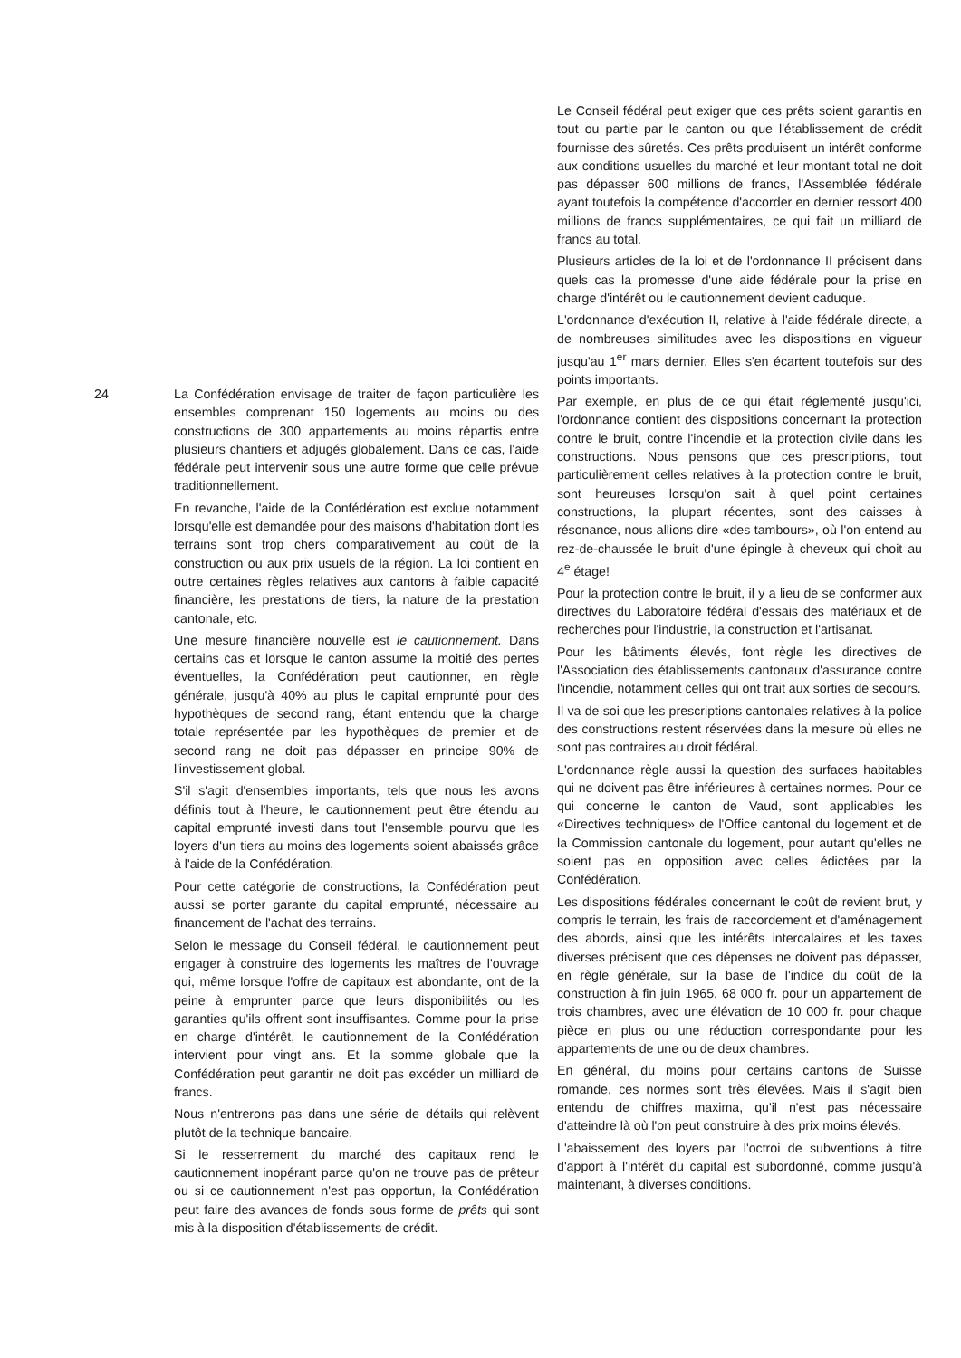24 La Confédération envisage de traiter de façon particulière les ensembles comprenant 150 logements au moins ou des constructions de 300 appartements au moins répartis entre plusieurs chantiers et adjugés globalement. Dans ce cas, l'aide fédérale peut intervenir sous une autre forme que celle prévue traditionnellement.
En revanche, l'aide de la Confédération est exclue notamment lorsqu'elle est demandée pour des maisons d'habitation dont les terrains sont trop chers comparativement au coût de la construction ou aux prix usuels de la région. La loi contient en outre certaines règles relatives aux cantons à faible capacité financière, les prestations de tiers, la nature de la prestation cantonale, etc.
Une mesure financière nouvelle est le cautionnement. Dans certains cas et lorsque le canton assume la moitié des pertes éventuelles, la Confédération peut cautionner, en règle générale, jusqu'à 40% au plus le capital emprunté pour des hypothèques de second rang, étant entendu que la charge totale représentée par les hypothèques de premier et de second rang ne doit pas dépasser en principe 90% de l'investissement global.
S'il s'agit d'ensembles importants, tels que nous les avons définis tout à l'heure, le cautionnement peut être étendu au capital emprunté investi dans tout l'ensemble pourvu que les loyers d'un tiers au moins des logements soient abaissés grâce à l'aide de la Confédération.
Pour cette catégorie de constructions, la Confédération peut aussi se porter garante du capital emprunté, nécessaire au financement de l'achat des terrains.
Selon le message du Conseil fédéral, le cautionnement peut engager à construire des logements les maîtres de l'ouvrage qui, même lorsque l'offre de capitaux est abondante, ont de la peine à emprunter parce que leurs disponibilités ou les garanties qu'ils offrent sont insuffisantes. Comme pour la prise en charge d'intérêt, le cautionnement de la Confédération intervient pour vingt ans. Et la somme globale que la Confédération peut garantir ne doit pas excéder un milliard de francs.
Nous n'entrerons pas dans une série de détails qui relèvent plutôt de la technique bancaire.
Si le resserrement du marché des capitaux rend le cautionnement inopérant parce qu'on ne trouve pas de prêteur ou si ce cautionnement n'est pas opportun, la Confédération peut faire des avances de fonds sous forme de prêts qui sont mis à la disposition d'établissements de crédit.
Le Conseil fédéral peut exiger que ces prêts soient garantis en tout ou partie par le canton ou que l'établissement de crédit fournisse des sûretés. Ces prêts produisent un intérêt conforme aux conditions usuelles du marché et leur montant total ne doit pas dépasser 600 millions de francs, l'Assemblée fédérale ayant toutefois la compétence d'accorder en dernier ressort 400 millions de francs supplémentaires, ce qui fait un milliard de francs au total.
Plusieurs articles de la loi et de l'ordonnance II précisent dans quels cas la promesse d'une aide fédérale pour la prise en charge d'intérêt ou le cautionnement devient caduque.
L'ordonnance d'exécution II, relative à l'aide fédérale directe, a de nombreuses similitudes avec les dispositions en vigueur jusqu'au 1<sup>er</sup> mars dernier. Elles s'en écartent toutefois sur des points importants.
Par exemple, en plus de ce qui était réglementé jusqu'ici, l'ordonnance contient des dispositions concernant la protection contre le bruit, contre l'incendie et la protection civile dans les constructions. Nous pensons que ces prescriptions, tout particulièrement celles relatives à la protection contre le bruit, sont heureuses lorsqu'on sait à quel point certaines constructions, la plupart récentes, sont des caisses à résonance, nous allions dire «des tambours», où l'on entend au rez-de-chaussée le bruit d'une épingle à cheveux qui choit au 4<sup>e</sup> étage!
Pour la protection contre le bruit, il y a lieu de se conformer aux directives du Laboratoire fédéral d'essais des matériaux et de recherches pour l'industrie, la construction et l'artisanat.
Pour les bâtiments élevés, font règle les directives de l'Association des établissements cantonaux d'assurance contre l'incendie, notamment celles qui ont trait aux sorties de secours.
Il va de soi que les prescriptions cantonales relatives à la police des constructions restent réservées dans la mesure où elles ne sont pas contraires au droit fédéral.
L'ordonnance règle aussi la question des surfaces habitables qui ne doivent pas être inférieures à certaines normes. Pour ce qui concerne le canton de Vaud, sont applicables les «Directives techniques» de l'Office cantonal du logement et de la Commission cantonale du logement, pour autant qu'elles ne soient pas en opposition avec celles édictées par la Confédération.
Les dispositions fédérales concernant le coût de revient brut, y compris le terrain, les frais de raccordement et d'aménagement des abords, ainsi que les intérêts intercalaires et les taxes diverses précisent que ces dépenses ne doivent pas dépasser, en règle générale, sur la base de l'indice du coût de la construction à fin juin 1965, 68 000 fr. pour un appartement de trois chambres, avec une élévation de 10 000 fr. pour chaque pièce en plus ou une réduction correspondante pour les appartements de une ou de deux chambres.
En général, du moins pour certains cantons de Suisse romande, ces normes sont très élevées. Mais il s'agit bien entendu de chiffres maxima, qu'il n'est pas nécessaire d'atteindre là où l'on peut construire à des prix moins élevés.
L'abaissement des loyers par l'octroi de subventions à titre d'apport à l'intérêt du capital est subordonné, comme jusqu'à maintenant, à diverses conditions.